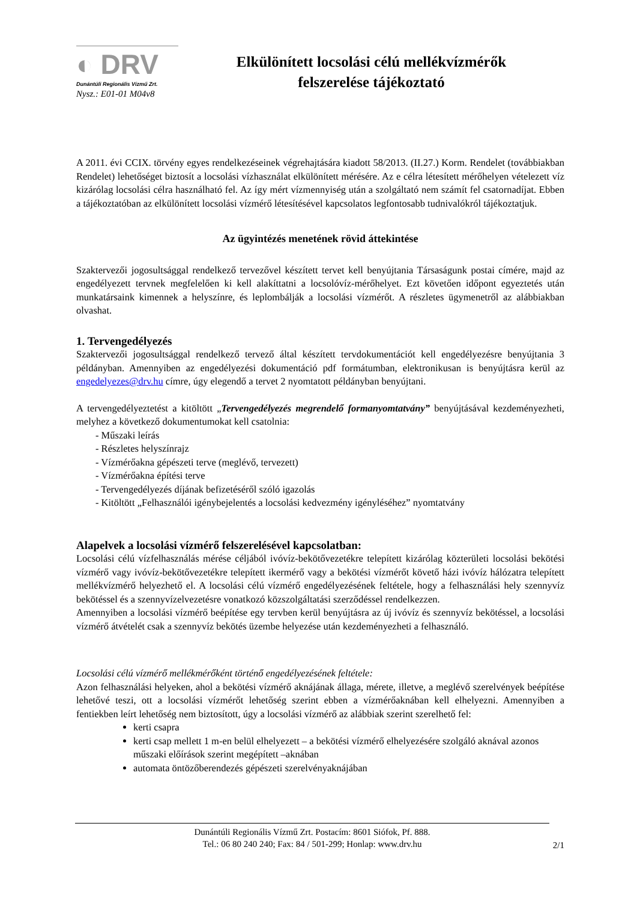◐ DRV
Dunántúli Regionális Vízmű Zrt.
Nysz.: E01-01 M04v8
Elkülönített locsolási célú mellékvízmérők
felszerelése tájékoztató
A 2011. évi CCIX. törvény egyes rendelkezéseinek végrehajtására kiadott 58/2013. (II.27.) Korm. Rendelet (továbbiakban Rendelet) lehetőséget biztosít a locsolási vízhasználat elkülönített mérésére. Az e célra létesített mérőhelyen vételezett víz kizárólag locsolási célra használható fel. Az így mért vízmennyiség után a szolgáltató nem számít fel csatornadíjat. Ebben a tájékoztatóban az elkülönített locsolási vízmérő létesítésével kapcsolatos legfontosabb tudnivalókról tájékoztatjuk.
Az ügyintézés menetének rövid áttekintése
Szaktervezői jogosultsággal rendelkező tervezővel készített tervet kell benyújtania Társaságunk postai címére, majd az engedélyezett tervnek megfelelően ki kell alakíttatni a locsolóvíz-mérőhelyet. Ezt követően időpont egyeztetés után munkatársaink kimennek a helyszínre, és leplombálják a locsolási vízmérőt. A részletes ügymenetről az alábbiakban olvashat.
1. Tervengedélyezés
Szaktervezői jogosultsággal rendelkező tervező által készített tervdokumentációt kell engedélyezésre benyújtania 3 példányban. Amennyiben az engedélyezési dokumentáció pdf formátumban, elektronikusan is benyújtásra kerül az engedelyezes@drv.hu címre, úgy elegendő a tervet 2 nyomtatott példányban benyújtani.
A tervengedélyeztetést a kitöltött „Tervengedélyezés megrendelő formanyomtatvány” benyújtásával kezdeményezheti, melyhez a következő dokumentumokat kell csatolnia:
- Műszaki leírás
- Részletes helyszínrajz
- Vízmérőakna gépészeti terve (meglévő, tervezett)
- Vízmérőakna építési terve
- Tervengedélyezés díjának befizetéséről szóló igazolás
- Kitöltött „Felhasználói igénybejelentés a locsolási kedvezmény igényléséhez” nyomtatvány
Alapelvek a locsolási vízmérő felszerelésével kapcsolatban:
Locsolási célú vízfelhasználás mérése céljából ivóvíz-bekötővezetékre telepített kizárólag közterületi locsolási bekötési vízmérő vagy ivóvíz-bekötővezetékre telepített ikermérő vagy a bekötési vízmérőt követő házi ivóvíz hálózatra telepített mellékvízmérő helyezhető el. A locsolási célú vízmérő engedélyezésének feltétele, hogy a felhasználási hely szennyvíz bekötéssel és a szennyvízelvezetésre vonatkozó közszolgáltatási szerződéssel rendelkezzen.
Amennyiben a locsolási vízmérő beépítése egy tervben kerül benyújtásra az új ivóvíz és szennyvíz bekötéssel, a locsolási vízmérő átvételét csak a szennyvíz bekötés üzembe helyezése után kezdeményezheti a felhasználó.
Locsolási célú vízmérő mellékmérőként történő engedélyezésének feltétele:
Azon felhasználási helyeken, ahol a bekötési vízmérő aknájának állaga, mérete, illetve, a meglévő szerelvények beépítése lehetővé teszi, ott a locsolási vízmérőt lehetőség szerint ebben a vízmérőaknában kell elhelyezni. Amennyiben a fentiekben leírt lehetőség nem biztosított, úgy a locsolási vízmérő az alábbiak szerint szerelhető fel:
kerti csapra
kerti csap mellett 1 m-en belül elhelyezett – a bekötési vízmérő elhelyezésére szolgáló aknával azonos műszaki előírások szerint megépített –aknában
automata öntözőberendezés gépészeti szerelvényaknájában
Dunántúli Regionális Vízmű Zrt. Postacím: 8601 Siófok, Pf. 888.
Tel.: 06 80 240 240; Fax: 84 / 501-299; Honlap: www.drv.hu
2/1